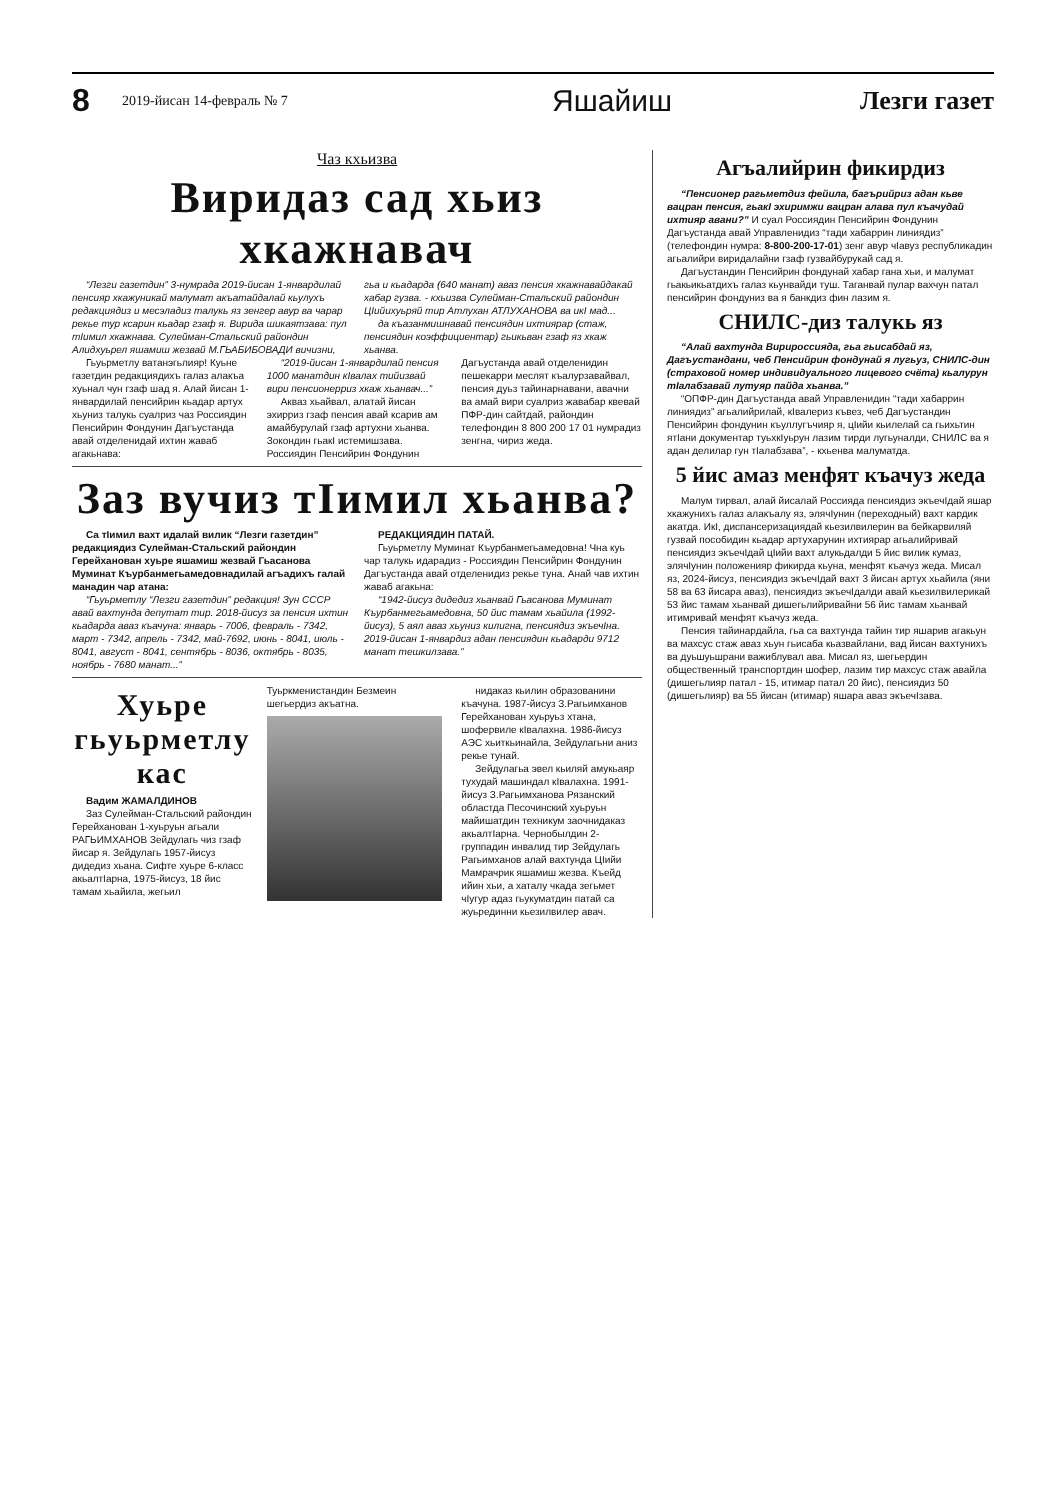8
2019-йисан 14-февраль № 7
Яшайиш
Лезги газет
Чаз кхьизва
Виридаз сад хьиз хкажнавач
“Лезги газетдин” 3-нумрада 2019-йисан 1-январдилай пенсияр хкажуникай малумат акъатайдалай кьулухъ редакциядиз и месэладиз талукь яз зенгер авур ва чарар рекье тур ксарин кьадар гзаф я. Вирида шикаятзава: пул тIимил хкажнава. Сулейман-Стальский райондин Алидхуьрел яшамиш жезвай М.ГЬАБИБОВАДИ вичизни, гьа и кьадарда (640 манат) аваз пенсия хкажнавайдакай хабар гузва. - кхьизва Сулейман-Стальский райондин ЦIийихуьряй тир Атлухан АТЛУХАНОВА ва икI мад...
да къазанмишнавай пенсиядин ихтиярар (стаж, пенсиядин коэффициентар) гьикьван гзаф яз хкаж хьанва.
Гьуьрметлу ватанэгьлияр! Куьне газетдин редакциядихъ галаз алакъа хуьнал чун гзаф шад я. Алай йисан 1-январдилай пенсийрин кьадар артух хьуниз талукь суалриз чаз Россиядин Пенсийрин Фондунин Дагъустанда авай отделенидай ихтин жаваб агакьнава:
“2019-йисан 1-январдилай пенсия 1000 манатдин кIвалах тийизвай вири пенсионерриз хкаж хьанвач...”
Акваз хьайвал, алатай йисан эхирриз гзаф пенсия авай ксарив ам амайбурулай гзаф артухни хьанва. Зокондин гьакI истемишзава. Россиядин Пенсийрин Фондунин Дагъустанда авай отделенидин пешекарри меслят къалурзавайвал, пенсия дуьз тайинарнавани, авачни ва амай вири суалриз жавабар квевай ПФР-дин сайтдай, райондин телефондин 8 800 200 17 01 нумрадиз зенгна, чириз жеда.
Заз вучиз тIимил хьанва?
Са тIимил вахт идалай вилик “Лезги газетдин” редакциядиз Сулейман-Стальский райондин Герейханован хуьре яшамиш жезвай Гьасанова Муминат Къурбанмегьамедовнадилай агъадихъ галай манадин чар атана:
“Гьуьрметлу “Лезги газетдин” редакция! Зун СССР авай вахтунда депутат тир. 2018-йисуз за пенсия ихтин кьадарда аваз къачуна: январь - 7006, февраль - 7342, март - 7342, апрель - 7342, май-7692, июнь - 8041, июль - 8041, август - 8041, сентябрь - 8036, октябрь - 8035, ноябрь - 7680 манат...”
РЕДАКЦИЯДИН ПАТАЙ.
Гьуьрметлу Муминат Къурбанмегьамедовна! Чна куь чар талукь идарадиз - Россиядин Пенсийрин Фондунин Дагъустанда авай отделенидиз рекье туна. Анай чав ихтин жаваб агакьна:
“1942-йисуз дидедиз хьанвай Гьасанова Муминат Къурбанмегьамедовна, 50 йис тамам хьайила (1992-йисуз), 5 аял аваз хьуниз килигна, пенсиядиз экъечIна. 2019-йисан 1-январдиз адан пенсиядин кьадарди 9712 манат тешкилзава.”
Хуьре гьуьрметлу кас
Вадим ЖАМАЛДИНОВ
Заз Сулейман-Стальский райондин Герейханован 1-хуьруьн агьали РАГЬИМХАНОВ Зейдулагь чиз гзаф йисар я. Зейдулагь 1957-йисуз дидедиз хьана. Сифте хуьре 6-класс акьалтIарна, 1975-йисуз, 18 йис тамам хьайила, жегьил Туьркменистандин Безмеин шегьердиз акъатна.
нидаказ кьилин образованини къачуна. 1987-йисуз З.Рагьимханов Герейханован хуьруьз хтана, шофервиле кIвалахна. 1986-йисуз АЭС хьиткьинайла, Зейдулагьни аниз рекье тунай.
Зейдулагьа эвел кьиляй амукьаяр тухудай машиндал кIвалахна. 1991-йисуз З.Рагьимханова Рязанский областда Песочинский хуьруьн майишатдин техникум заочнидаказ акьалтIарна. Чернобылдин 2-группадин инвалид тир Зейдулагь Рагьимханов алай вахтунда ЦIийи Мамрачрик яшамиш жезва. Къейд ийин хьи, а хаталу чкада зегьмет чIугур адаз гьукуматдин патай са жуьрединни кьезилвилер авач.
Агъалийрин фикирдиз
“Пенсионер рагьметдиз фейила, багърийриз адан кьве вацран пенсия, гьакI эхиримжи вацран алава пул къачудай ихтияр авани?” И суал Россиядин Пенсийрин Фондунин Дагъустанда авай Управленидиз “тади хабаррин линиядиз” (телефондин нумра: 8-800-200-17-01) зенг авур чIавуз республикадин агьалийри виридалайни гзаф гузвайбурукай сад я.
Дагъустандин Пенсийрин фондунай хабар гана хьи, и малумат гьакьикьатдихъ галаз кьунвайди туш. Таганвай пулар вахчун патал пенсийрин фондуниз ва я банкдиз фин лазим я.
СНИЛС-диз талукь яз
“Алай вахтунда Вирироссияда, гьа гьисабдай яз, Дагъустандани, чеб Пенсийрин фондунай я лугьуз, СНИЛС-дин (страховой номер индивидуального лицевого счёта) кьалурун тIалабзавай лутуяр пайда хьанва.”
“ОПФР-дин Дагъустанда авай Управленидин “тади хабаррин линиядиз” агьалийрилай, кIвалериз къвез, чеб Дагъустандин Пенсийрин фондунин къуллугъчияр я, цIийи кьилелай са гьихьтин ятIани документар туьхкIуьрун лазим тирди лугьуналди, СНИЛС ва я адан делилар гун тIалабзава”, - кхьенва малуматда.
5 йис амаз менфят къачуз жеда
Малум тирвал, алай йисалай Россияда пенсиядиз экъечIдай яшар хкажунихъ галаз алакъалу яз, элячIунин (переходный) вахт кардик акатда. ИкI, диспансеризациядай кьезилвилерин ва бейкарвиляй гузвай пособидин кьадар артухарунин ихтиярар агьалийривай пенсиядиз экъечIдай цIийи вахт алукьдалди 5 йис вилик кумаз, элячIунин положенияр фикирда кьуна, менфят къачуз жеда. Мисал яз, 2024-йисуз, пенсиядиз экъечIдай вахт 3 йисан артух хьайила (яни 58 ва 63 йисара аваз), пенсиядиз экъечIдалди авай кьезилвилерикай 53 йис тамам хьанвай дишегьлийривайни 56 йис тамам хьанвай итимривай менфят къачуз жеда.
Пенсия тайинардайла, гьа са вахтунда тайин тир яшарив агакьун ва махсус стаж аваз хьун гьисаба кьазвайлани, вад йисан вахтунихъ ва дуьшуьшрани важиблувал ава. Мисал яз, шегьердин общественный транспортдин шофер, лазим тир махсус стаж авайла (дишегьлияр патал - 15, итимар патал 20 йис), пенсиядиз 50 (дишегьлияр) ва 55 йисан (итимар) яшара аваз экъечIзава.